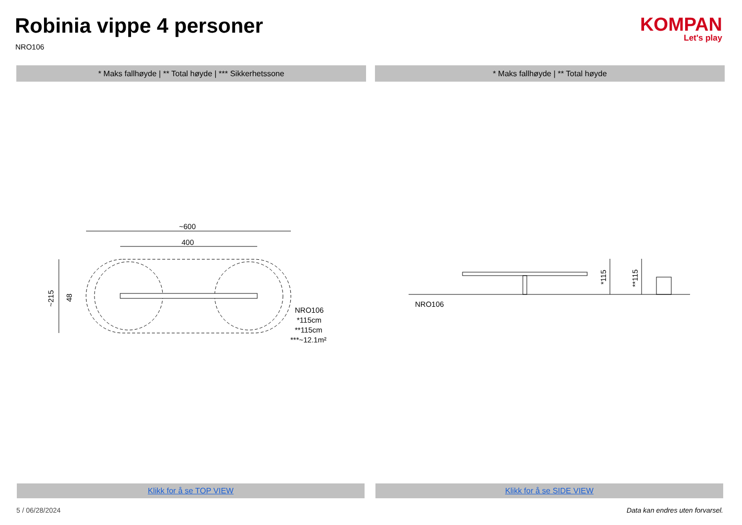Robinia vippe 4 personer
NRO106
KOMPAN
Let's play
* Maks fallhøyde | ** Total høyde | *** Sikkerhetssone * Maks fallhøyde | ** Total høyde
~600
400
~215
48
NRO106
*115cm
**115cm
***~12.1m²
*115
**115
NRO106
Klikk for å se TOP VIEW Klikk for å se SIDE VIEW
5 / 06/28/2024
Data kan endres uten forvarsel.